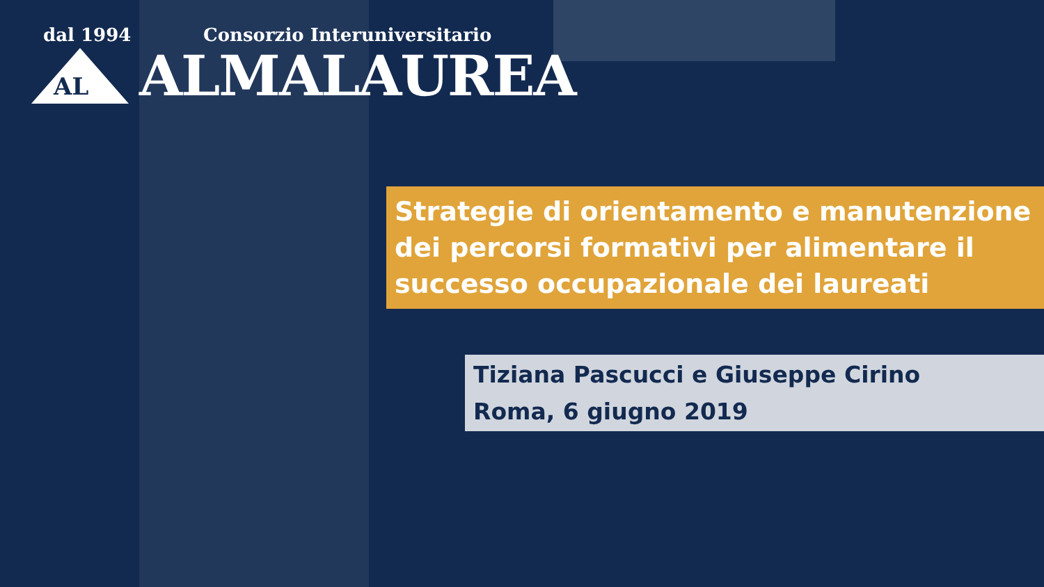dal 1994 Consorzio Interuniversitario
AL
ALMALAUREA
Strategie di orientamento e manutenzione dei percorsi formativi per alimentare il successo occupazionale dei laureati
Tiziana Pascucci e Giuseppe Cirino
Roma, 6 giugno 2019